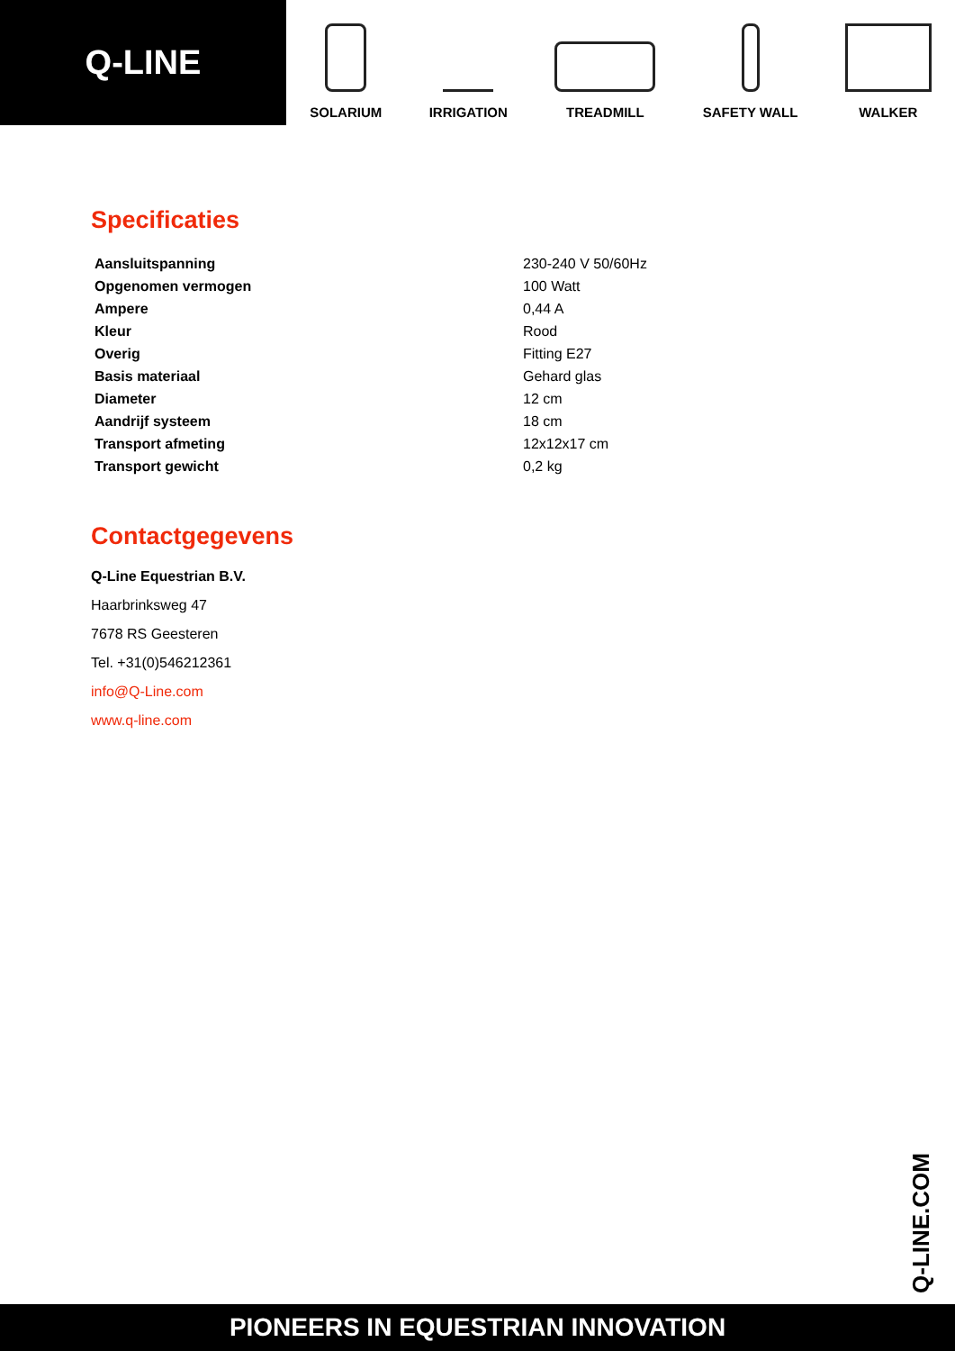Q-LINE
SOLARIUM
IRRIGATION
TREADMILL
SAFETY WALL
WALKER
Specificaties
| Aansluitspanning | 230-240 V 50/60Hz |
| Opgenomen vermogen | 100 Watt |
| Ampere | 0,44 A |
| Kleur | Rood |
| Overig | Fitting E27 |
| Basis materiaal | Gehard glas |
| Diameter | 12 cm |
| Aandrijf systeem | 18 cm |
| Transport afmeting | 12x12x17 cm |
| Transport gewicht | 0,2 kg |
Contactgegevens
Q-Line Equestrian B.V.
Haarbrinksweg 47
7678 RS Geesteren
Tel. +31(0)546212361
info@Q-Line.com
www.q-line.com
Q-LINE.COM
PIONEERS IN EQUESTRIAN INNOVATION